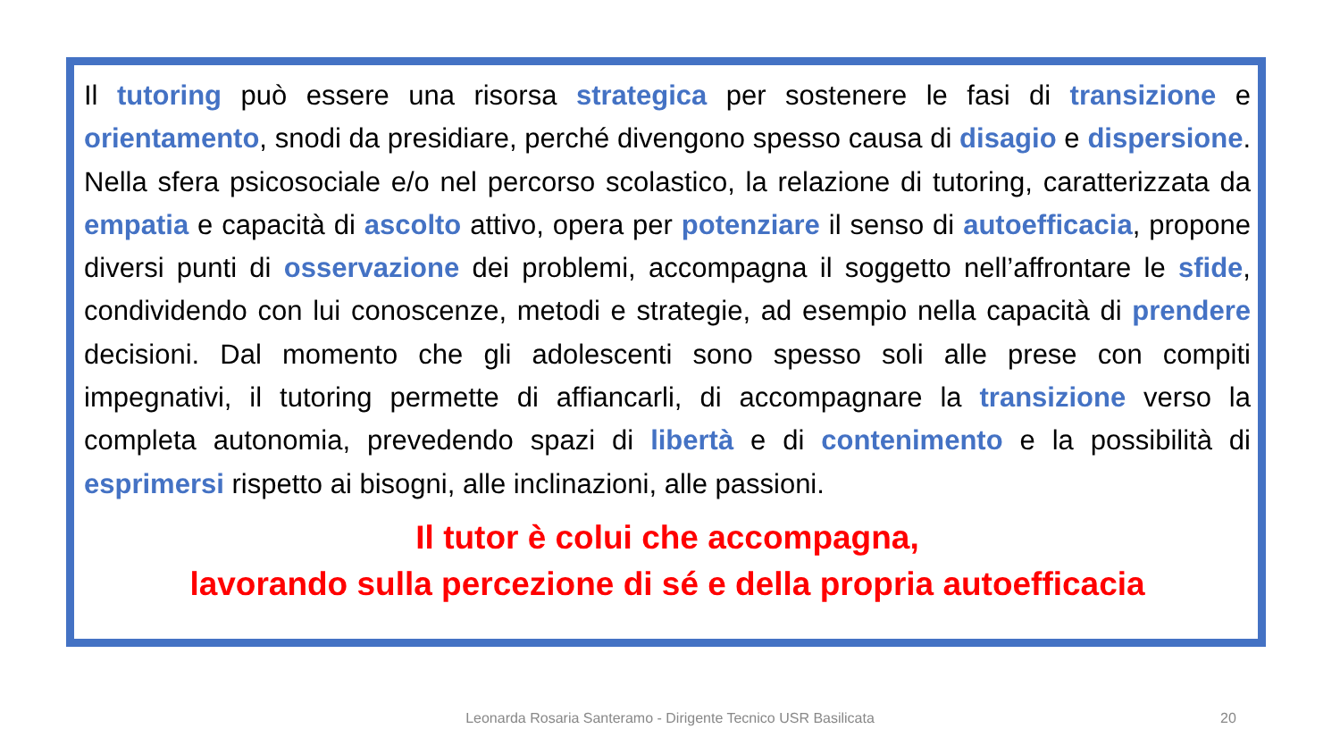Il tutoring può essere una risorsa strategica per sostenere le fasi di transizione e orientamento, snodi da presidiare, perché divengono spesso causa di disagio e dispersione. Nella sfera psicosociale e/o nel percorso scolastico, la relazione di tutoring, caratterizzata da empatia e capacità di ascolto attivo, opera per potenziare il senso di autoefficacia, propone diversi punti di osservazione dei problemi, accompagna il soggetto nell’affrontare le sfide, condividendo con lui conoscenze, metodi e strategie, ad esempio nella capacità di prendere decisioni. Dal momento che gli adolescenti sono spesso soli alle prese con compiti impegnativi, il tutoring permette di affiancarli, di accompagnare la transizione verso la completa autonomia, prevedendo spazi di libertà e di contenimento e la possibilità di esprimersi rispetto ai bisogni, alle inclinazioni, alle passioni.
Il tutor è colui che accompagna,
lavorando sulla percezione di sé e della propria autoefficacia
Leonarda Rosaria Santeramo - Dirigente Tecnico USR Basilicata 20